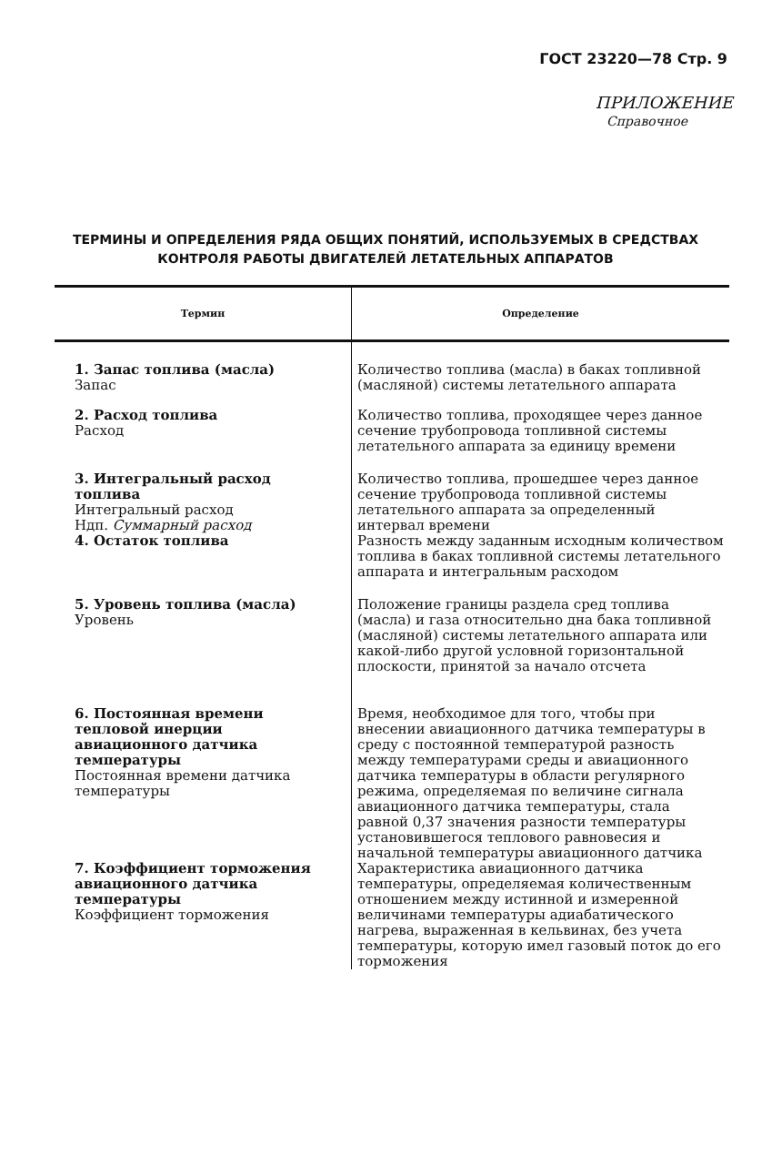ГОСТ 23220—78 Стр. 9
ПРИЛОЖЕНИЕ
Справочное
ТЕРМИНЫ И ОПРЕДЕЛЕНИЯ РЯДА ОБЩИХ ПОНЯТИЙ, ИСПОЛЬЗУЕМЫХ В СРЕДСТВАХ КОНТРОЛЯ РАБОТЫ ДВИГАТЕЛЕЙ ЛЕТАТЕЛЬНЫХ АППАРАТОВ
| Термин | Определение |
| --- | --- |
| 1. Запас топлива (масла) Запас | Количество топлива (масла) в баках топливной (масляной) системы летательного аппарата |
| 2. Расход топлива Расход | Количество топлива, проходящее через данное сечение трубопровода топливной системы летательного аппарата за единицу времени |
| 3. Интегральный расход топлива Интегральный расход Ндп. Суммарный расход | Количество топлива, прошедшее через данное сечение трубопровода топливной системы летательного аппарата за определенный интервал времени |
| 4. Остаток топлива | Разность между заданным исходным количеством топлива в баках топливной системы летательного аппарата и интегральным расходом |
| 5. Уровень топлива (масла) Уровень | Положение границы раздела сред топлива (масла) и газа относительно дна бака топливной (масляной) системы летательного аппарата или какой-либо другой условной горизонтальной плоскости, принятой за начало отсчета |
| 6. Постоянная времени тепловой инерции авиационного датчика температуры Постоянная времени датчика температуры | Время, необходимое для того, чтобы при внесении авиационного датчика температуры в среду с постоянной температурой разность между температурами среды и авиационного датчика температуры в области регулярного режима, определяемая по величине сигнала авиационного датчика температуры, стала равной 0,37 значения разности температуры установившегося теплового равновесия и начальной температуры авиационного датчика |
| 7. Коэффициент торможения авиационного датчика температуры Коэффициент торможения | Характеристика авиационного датчика температуры, определяемая количественным отношением между истинной и измеренной величинами температуры адиабатического нагрева, выраженная в кельвинах, без учета температуры, которую имел газовый поток до его торможения |